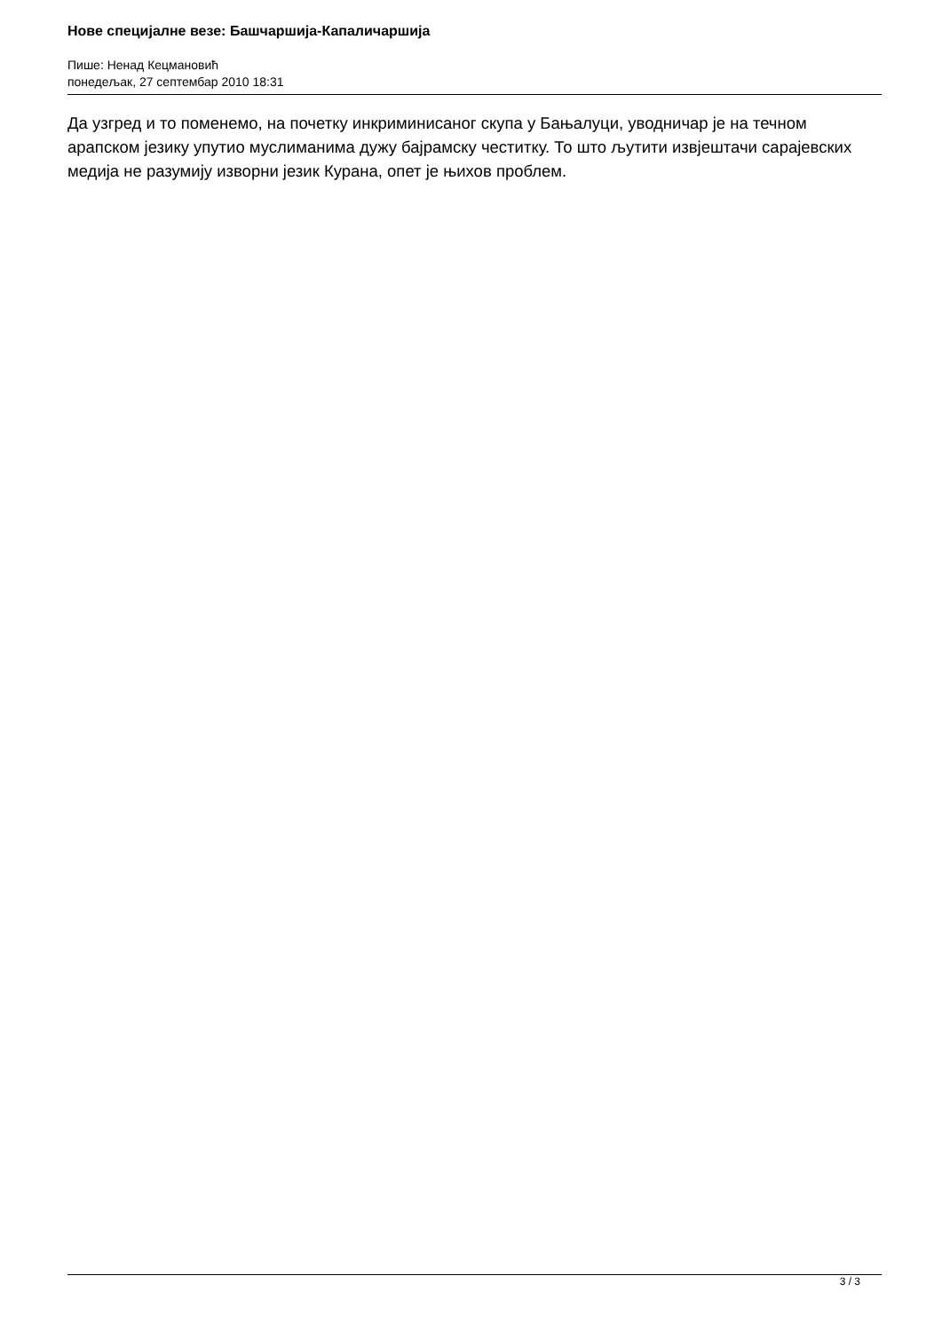Нове специјалне везе: Башчаршија-Капаличаршија
Пише: Ненад Кецмановић
понедељак, 27 септембар 2010 18:31
Да узгред и то поменемо, на почетку инкриминисаног скупа у Бањалуци, уводничар је на течном арапском језику упутио муслиманима дужу бајрамску честитку. То што љутити извјештачи сарајевских медија не разумију изворни језик Курана, опет је њихов проблем.
3 / 3